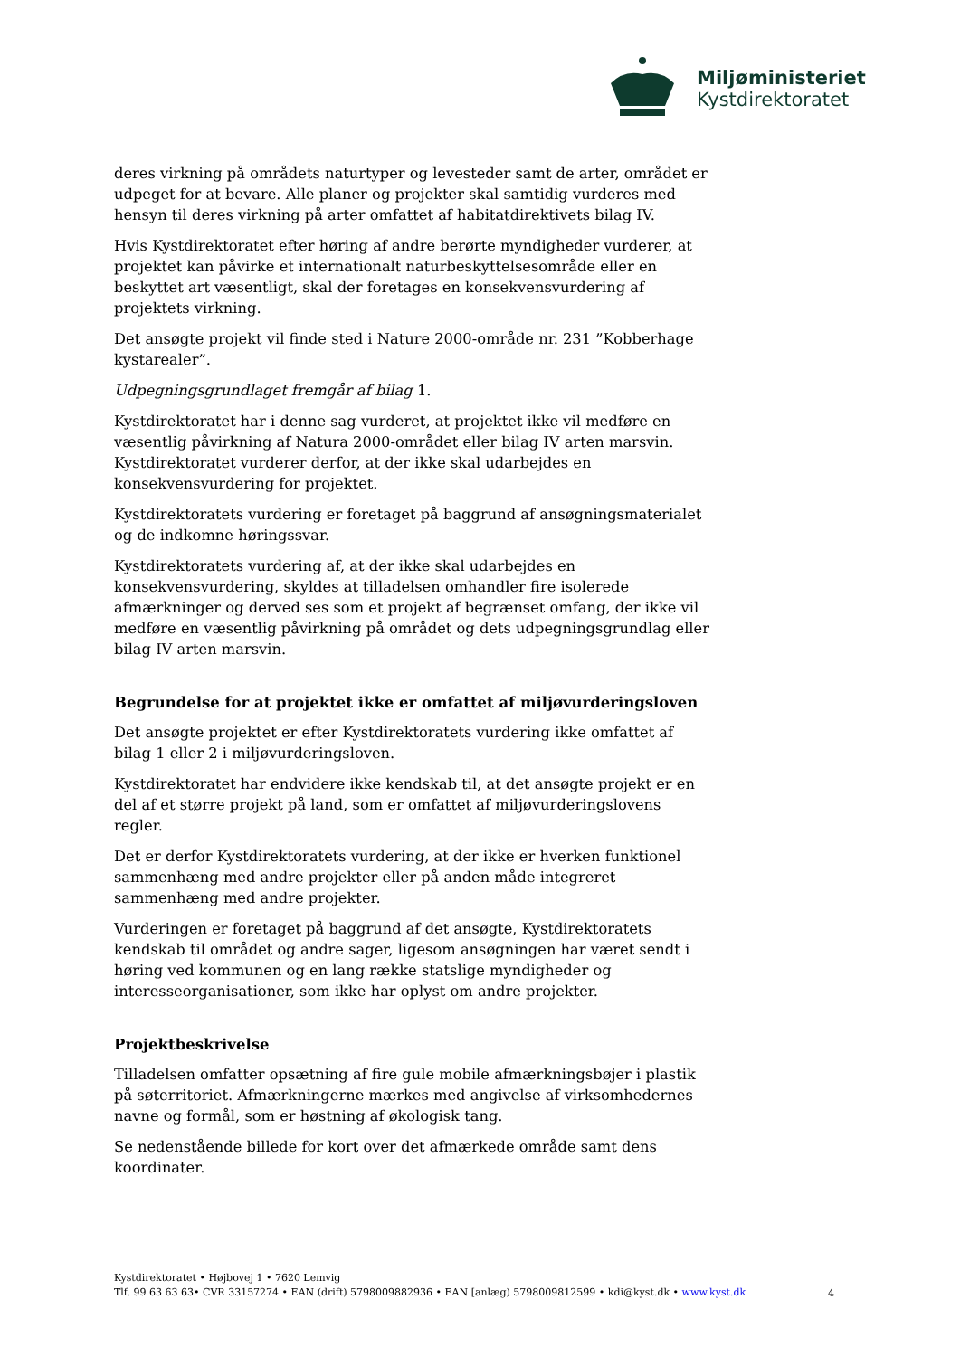Miljøministeriet
Kystdirektoratet
deres virkning på områdets naturtyper og levesteder samt de arter, området er udpeget for at bevare. Alle planer og projekter skal samtidig vurderes med hensyn til deres virkning på arter omfattet af habitatdirektivets bilag IV.
Hvis Kystdirektoratet efter høring af andre berørte myndigheder vurderer, at projektet kan påvirke et internationalt naturbeskyttelsesområde eller en beskyttet art væsentligt, skal der foretages en konsekvensvurdering af projektets virkning.
Det ansøgte projekt vil finde sted i Nature 2000-område nr. 231 ”Kobberhage kystarealer”.
Udpegningsgrundlaget fremgår af bilag 1.
Kystdirektoratet har i denne sag vurderet, at projektet ikke vil medføre en væsentlig påvirkning af Natura 2000-området eller bilag IV arten marsvin. Kystdirektoratet vurderer derfor, at der ikke skal udarbejdes en konsekvensvurdering for projektet.
Kystdirektoratets vurdering er foretaget på baggrund af ansøgningsmaterialet og de indkomne høringssvar.
Kystdirektoratets vurdering af, at der ikke skal udarbejdes en konsekvensvurdering, skyldes at tilladelsen omhandler fire isolerede afmærkninger og derved ses som et projekt af begrænset omfang, der ikke vil medføre en væsentlig påvirkning på området og dets udpegningsgrundlag eller bilag IV arten marsvin.
Begrundelse for at projektet ikke er omfattet af miljøvurderingsloven
Det ansøgte projektet er efter Kystdirektoratets vurdering ikke omfattet af bilag 1 eller 2 i miljøvurderingsloven.
Kystdirektoratet har endvidere ikke kendskab til, at det ansøgte projekt er en del af et større projekt på land, som er omfattet af miljøvurderingslovens regler.
Det er derfor Kystdirektoratets vurdering, at der ikke er hverken funktionel sammenhæng med andre projekter eller på anden måde integreret sammenhæng med andre projekter.
Vurderingen er foretaget på baggrund af det ansøgte, Kystdirektoratets kendskab til området og andre sager, ligesom ansøgningen har været sendt i høring ved kommunen og en lang række statslige myndigheder og interesseorganisationer, som ikke har oplyst om andre projekter.
Projektbeskrivelse
Tilladelsen omfatter opsætning af fire gule mobile afmærkningsbøjer i plastik på søterritoriet. Afmærkningerne mærkes med angivelse af virksomhedernes navne og formål, som er høstning af økologisk tang.
Se nedenstående billede for kort over det afmærkede område samt dens koordinater.
Kystdirektoratet • Højbovej 1 • 7620 Lemvig
Tlf. 99 63 63 63• CVR 33157274 • EAN (drift) 5798009882936 • EAN [anlæg) 5798009812599 • kdi@kyst.dk • www.kyst.dk
4